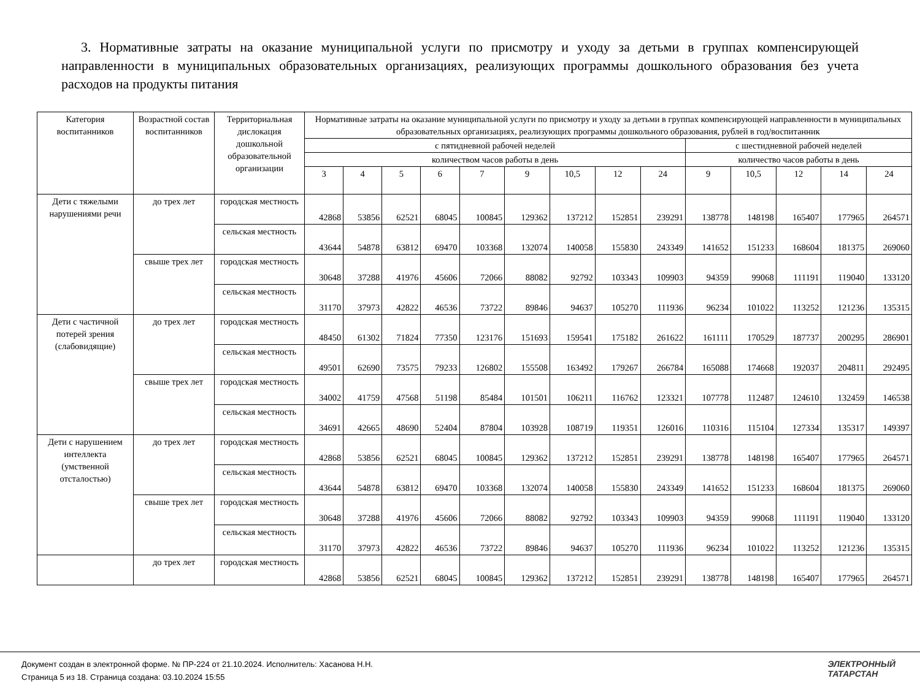3. Нормативные затраты на оказание муниципальной услуги по присмотру и уходу за детьми в группах компенсирующей направленности в муниципальных образовательных организациях, реализующих программы дошкольного образования без учета расходов на продукты питания
| Категория воспитанников | Возрастной состав воспитанников | Территориальная дислокация дошкольной образовательной организации | Нормативные затраты на оказание муниципальной услуги по присмотру и уходу за детьми в группах компенсирующей направленности в муниципальных образовательных организациях, реализующих программы дошкольного образования, рублей в год/воспитанник | | | | | | | | | | | | | |
| --- | --- | --- | --- | --- | --- | --- | --- | --- | --- | --- | --- | --- | --- | --- | --- | --- |
| | | | с пятидневной рабочей неделей | | | | | | | | | с шестидневной рабочей неделей | | | | |
| | | | количеством часов работы в день | | | | | | | | | количество часов работы в день | | | | |
| | | | 3 | 4 | 5 | 6 | 7 | 9 | 10,5 | 12 | 24 | 9 | 10,5 | 12 | 14 | 24 |
| Дети с тяжелыми нарушениями речи | до трех лет | городская местность | 42868 | 53856 | 62521 | 68045 | 100845 | 129362 | 137212 | 152851 | 239291 | 138778 | 148198 | 165407 | 177965 | 264571 |
| | | сельская местность | 43644 | 54878 | 63812 | 69470 | 103368 | 132074 | 140058 | 155830 | 243349 | 141652 | 151233 | 168604 | 181375 | 269060 |
| | свыше трех лет | городская местность | 30648 | 37288 | 41976 | 45606 | 72066 | 88082 | 92792 | 103343 | 109903 | 94359 | 99068 | 111191 | 119040 | 133120 |
| | | сельская местность | 31170 | 37973 | 42822 | 46536 | 73722 | 89846 | 94637 | 105270 | 111936 | 96234 | 101022 | 113252 | 121236 | 135315 |
| Дети с частичной потерей зрения (слабовидящие) | до трех лет | городская местность | 48450 | 61302 | 71824 | 77350 | 123176 | 151693 | 159541 | 175182 | 261622 | 161111 | 170529 | 187737 | 200295 | 286901 |
| | | сельская местность | 49501 | 62690 | 73575 | 79233 | 126802 | 155508 | 163492 | 179267 | 266784 | 165088 | 174668 | 192037 | 204811 | 292495 |
| | свыше трех лет | городская местность | 34002 | 41759 | 47568 | 51198 | 85484 | 101501 | 106211 | 116762 | 123321 | 107778 | 112487 | 124610 | 132459 | 146538 |
| | | сельская местность | 34691 | 42665 | 48690 | 52404 | 87804 | 103928 | 108719 | 119351 | 126016 | 110316 | 115104 | 127334 | 135317 | 149397 |
| Дети с нарушением интеллекта (умственной отсталостью) | до трех лет | городская местность | 42868 | 53856 | 62521 | 68045 | 100845 | 129362 | 137212 | 152851 | 239291 | 138778 | 148198 | 165407 | 177965 | 264571 |
| | | сельская местность | 43644 | 54878 | 63812 | 69470 | 103368 | 132074 | 140058 | 155830 | 243349 | 141652 | 151233 | 168604 | 181375 | 269060 |
| | свыше трех лет | городская местность | 30648 | 37288 | 41976 | 45606 | 72066 | 88082 | 92792 | 103343 | 109903 | 94359 | 99068 | 111191 | 119040 | 133120 |
| | | сельская местность | 31170 | 37973 | 42822 | 46536 | 73722 | 89846 | 94637 | 105270 | 111936 | 96234 | 101022 | 113252 | 121236 | 135315 |
| | до трех лет | городская местность | 42868 | 53856 | 62521 | 68045 | 100845 | 129362 | 137212 | 152851 | 239291 | 138778 | 148198 | 165407 | 177965 | 264571 |
Документ создан в электронной форме. № ПР-224 от 21.10.2024. Исполнитель: Хасанова Н.Н.
Страница 5 из 18. Страница создана: 03.10.2024 15:55
ЭЛЕКТРОННЫЙ
ТАТАРСТАН